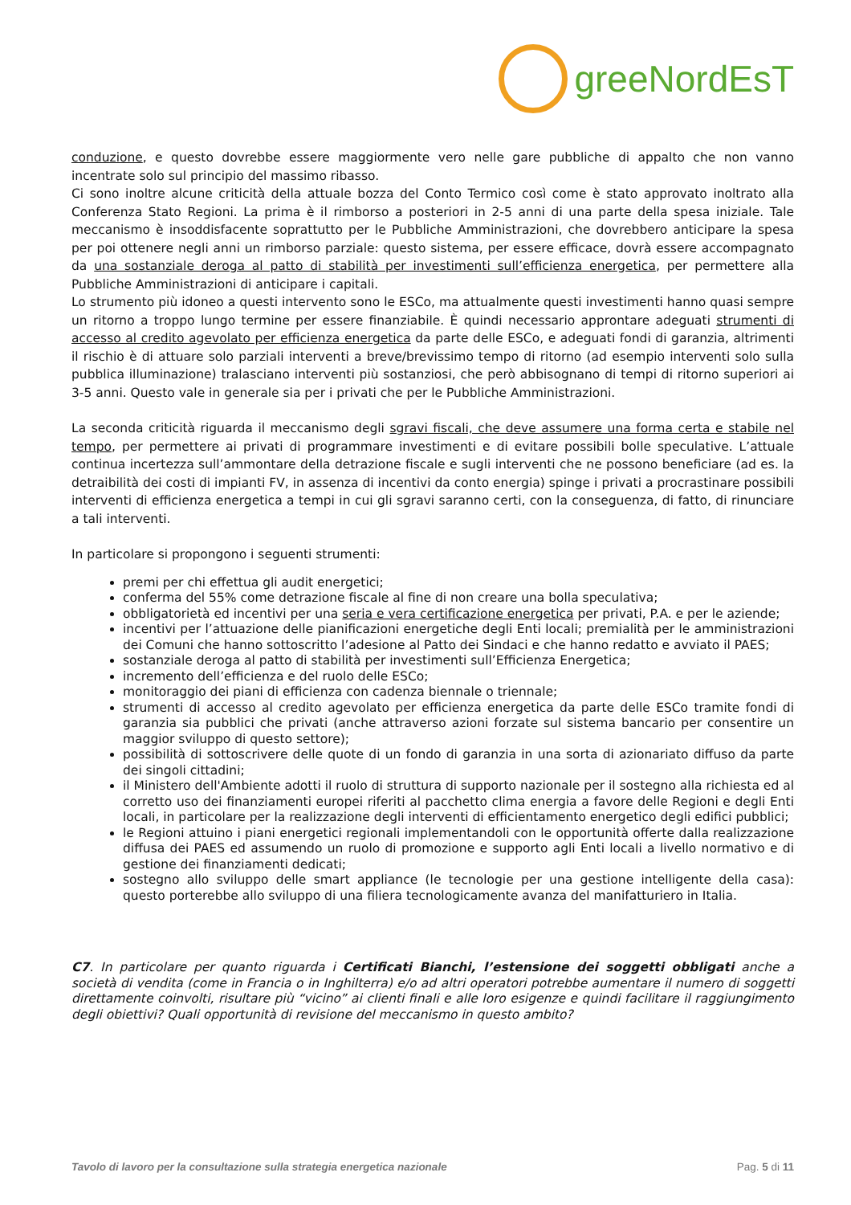greeNordEsT
conduzione, e questo dovrebbe essere maggiormente vero nelle gare pubbliche di appalto che non vanno incentrate solo sul principio del massimo ribasso.
Ci sono inoltre alcune criticità della attuale bozza del Conto Termico così come è stato approvato inoltrato alla Conferenza Stato Regioni. La prima è il rimborso a posteriori in 2-5 anni di una parte della spesa iniziale. Tale meccanismo è insoddisfacente soprattutto per le Pubbliche Amministrazioni, che dovrebbero anticipare la spesa per poi ottenere negli anni un rimborso parziale: questo sistema, per essere efficace, dovrà essere accompagnato da una sostanziale deroga al patto di stabilità per investimenti sull’efficienza energetica, per permettere alla Pubbliche Amministrazioni di anticipare i capitali.
Lo strumento più idoneo a questi intervento sono le ESCo, ma attualmente questi investimenti hanno quasi sempre un ritorno a troppo lungo termine per essere finanziabile. È quindi necessario approntare adeguati strumenti di accesso al credito agevolato per efficienza energetica da parte delle ESCo, e adeguati fondi di garanzia, altrimenti il rischio è di attuare solo parziali interventi a breve/brevissimo tempo di ritorno (ad esempio interventi solo sulla pubblica illuminazione) tralasciano interventi più sostanziosi, che però abbisognano di tempi di ritorno superiori ai 3-5 anni. Questo vale in generale sia per i privati che per le Pubbliche Amministrazioni.
La seconda criticità riguarda il meccanismo degli sgravi fiscali, che deve assumere una forma certa e stabile nel tempo, per permettere ai privati di programmare investimenti e di evitare possibili bolle speculative. L’attuale continua incertezza sull’ammontare della detrazione fiscale e sugli interventi che ne possono beneficiare (ad es. la detraibilità dei costi di impianti FV, in assenza di incentivi da conto energia) spinge i privati a procrastinare possibili interventi di efficienza energetica a tempi in cui gli sgravi saranno certi, con la conseguenza, di fatto, di rinunciare a tali interventi.
In particolare si propongono i seguenti strumenti:
premi per chi effettua gli audit energetici;
conferma del 55% come detrazione fiscale al fine di non creare una bolla speculativa;
obbligatorietà ed incentivi per una seria e vera certificazione energetica per privati, P.A. e per le aziende;
incentivi per l’attuazione delle pianificazioni energetiche degli Enti locali; premialità per le amministrazioni dei Comuni che hanno sottoscritto l’adesione al Patto dei Sindaci e che hanno redatto e avviato il PAES;
sostanziale deroga al patto di stabilità per investimenti sull’Efficienza Energetica;
incremento dell’efficienza e del ruolo delle ESCo;
monitoraggio dei piani di efficienza con cadenza biennale o triennale;
strumenti di accesso al credito agevolato per efficienza energetica da parte delle ESCo tramite fondi di garanzia sia pubblici che privati (anche attraverso azioni forzate sul sistema bancario per consentire un maggior sviluppo di questo settore);
possibilità di sottoscrivere delle quote di un fondo di garanzia in una sorta di azionariato diffuso da parte dei singoli cittadini;
il Ministero dell'Ambiente adotti il ruolo di struttura di supporto nazionale per il sostegno alla richiesta ed al corretto uso dei finanziamenti europei riferiti al pacchetto clima energia a favore delle Regioni e degli Enti locali, in particolare per la realizzazione degli interventi di efficientamento energetico degli edifici pubblici;
le Regioni attuino i piani energetici regionali implementandoli con le opportunità offerte dalla realizzazione diffusa dei PAES ed assumendo un ruolo di promozione e supporto agli Enti locali a livello normativo e di gestione dei finanziamenti dedicati;
sostegno allo sviluppo delle smart appliance (le tecnologie per una gestione intelligente della casa): questo porterebbe allo sviluppo di una filiera tecnologicamente avanza del manifatturiero in Italia.
C7. In particolare per quanto riguarda i Certificati Bianchi, l’estensione dei soggetti obbligati anche a società di vendita (come in Francia o in Inghilterra) e/o ad altri operatori potrebbe aumentare il numero di soggetti direttamente coinvolti, risultare più “vicino” ai clienti finali e alle loro esigenze e quindi facilitare il raggiungimento degli obiettivi? Quali opportunità di revisione del meccanismo in questo ambito?
Tavolo di lavoro per la consultazione sulla strategia energetica nazionale Pag. 5 di 11